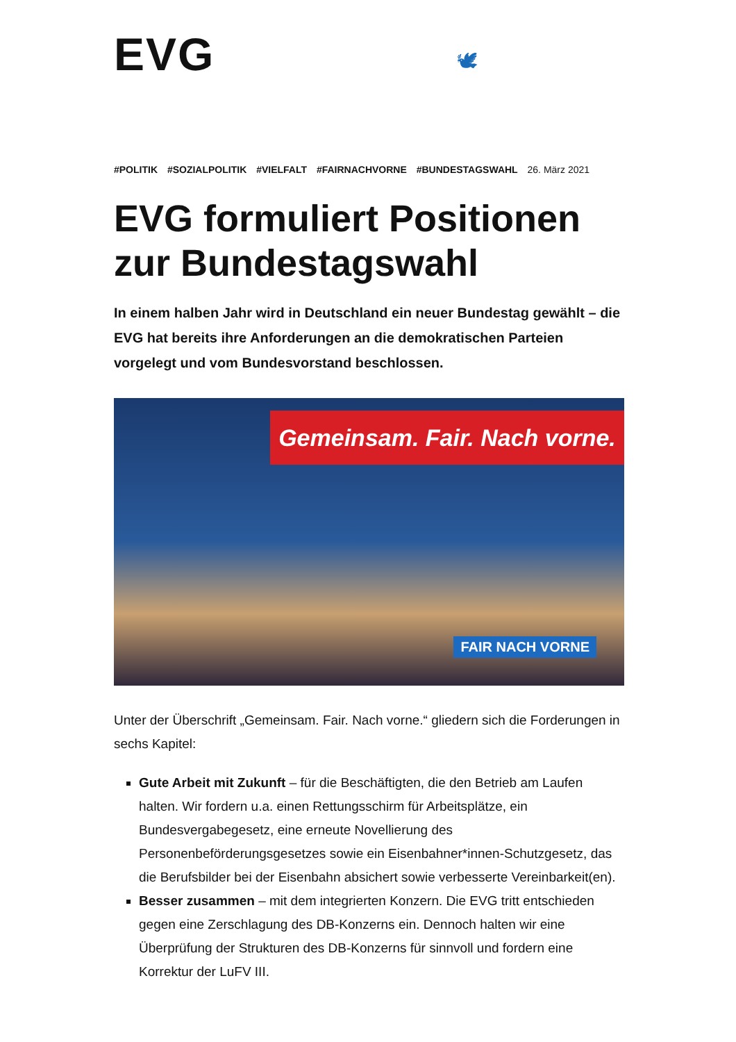EVG 🕊
#POLITIK #SOZIALPOLITIK #VIELFALT #FAIRNACHVORNE #BUNDESTAGSWAHL 26. März 2021
EVG formuliert Positionen zur Bundestagswahl
In einem halben Jahr wird in Deutschland ein neuer Bundestag gewählt – die EVG hat bereits ihre Anforderungen an die demokratischen Parteien vorgelegt und vom Bundesvorstand beschlossen.
Gemeinsam. Fair. Nach vorne.
FAIR NACH VORNE
Unter der Überschrift „Gemeinsam. Fair. Nach vorne.“ gliedern sich die Forderungen in sechs Kapitel:
Gute Arbeit mit Zukunft – für die Beschäftigten, die den Betrieb am Laufen halten. Wir fordern u.a. einen Rettungsschirm für Arbeitsplätze, ein Bundesvergabegesetz, eine erneute Novellierung des Personenbeförderungsgesetzes sowie ein Eisenbahner*innen-Schutzgesetz, das die Berufsbilder bei der Eisenbahn absichert sowie verbesserte Vereinbarkeit(en).
Besser zusammen – mit dem integrierten Konzern. Die EVG tritt entschieden gegen eine Zerschlagung des DB-Konzerns ein. Dennoch halten wir eine Überprüfung der Strukturen des DB-Konzerns für sinnvoll und fordern eine Korrektur der LuFV III.